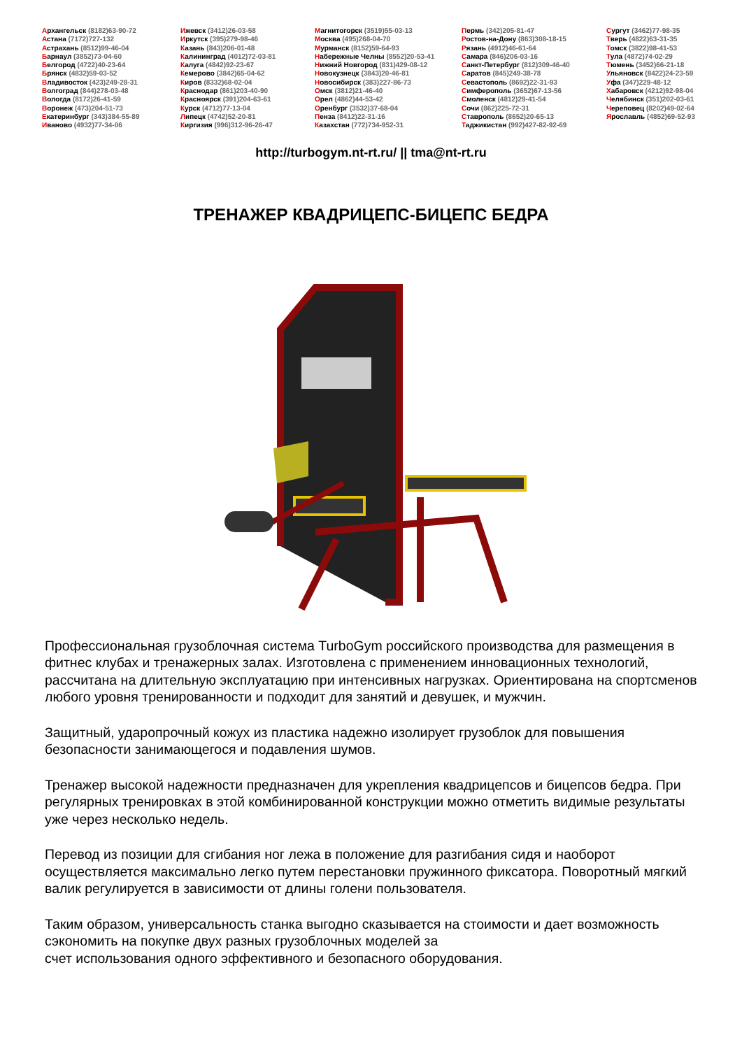Архангельск (8182)63-90-72
Астана (7172)727-132
Астрахань (8512)99-46-04
Барнаул (3852)73-04-60
Белгород (4722)40-23-64
Брянск (4832)59-03-52
Владивосток (423)249-28-31
Волгоград (844)278-03-48
Вологда (8172)26-41-59
Воронеж (473)204-51-73
Екатеринбург (343)384-55-89
Иваново (4932)77-34-06
Ижевск (3412)26-03-58
Иркутск (395)279-98-46
Казань (843)206-01-48
Калининград (4012)72-03-81
Калуга (4842)92-23-67
Кемерово (3842)65-04-62
Киров (8332)68-02-04
Краснодар (861)203-40-90
Красноярск (391)204-63-61
Курск (4712)77-13-04
Липецк (4742)52-20-81
Киргизия (996)312-96-26-47
Магнитогорск (3519)55-03-13
Москва (495)268-04-70
Мурманск (8152)59-64-93
Набережные Челны (8552)20-53-41
Нижний Новгород (831)429-08-12
Новокузнецк (3843)20-46-81
Новосибирск (383)227-86-73
Омск (3812)21-46-40
Орел (4862)44-53-42
Оренбург (3532)37-68-04
Пенза (8412)22-31-16
Казахстан (772)734-952-31
Пермь (342)205-81-47
Ростов-на-Дону (863)308-18-15
Рязань (4912)46-61-64
Самара (846)206-03-16
Санкт-Петербург (812)309-46-40
Саратов (845)249-38-78
Севастополь (8692)22-31-93
Симферополь (3652)67-13-56
Смоленск (4812)29-41-54
Сочи (862)225-72-31
Ставрополь (8652)20-65-13
Таджикистан (992)427-82-92-69
Сургут (3462)77-98-35
Тверь (4822)63-31-35
Томск (3822)98-41-53
Тула (4872)74-02-29
Тюмень (3452)66-21-18
Ульяновск (8422)24-23-59
Уфа (347)229-48-12
Хабаровск (4212)92-98-04
Челябинск (351)202-03-61
Череповец (8202)49-02-64
Ярославль (4852)69-52-93
http://turbogym.nt-rt.ru/ || tma@nt-rt.ru
ТРЕНАЖЕР КВАДРИЦЕПС-БИЦЕПС БЕДРА
Профессиональная грузоблочная система TurboGym российского производства для размещения в фитнес клубах и тренажерных залах. Изготовлена с применением инновационных технологий, рассчитана на длительную эксплуатацию при интенсивных нагрузках. Ориентирована на спортсменов любого уровня тренированности и подходит для занятий и девушек, и мужчин.
Защитный, ударопрочный кожух из пластика надежно изолирует грузоблок для повышения безопасности занимающегося и подавления шумов.
Тренажер высокой надежности предназначен для укрепления квадрицепсов и бицепсов бедра. При регулярных тренировках в этой комбинированной конструкции можно отметить видимые результаты уже через несколько недель.
Перевод из позиции для сгибания ног лежа в положение для разгибания сидя и наоборот осуществляется максимально легко путем перестановки пружинного фиксатора. Поворотный мягкий валик регулируется в зависимости от длины голени пользователя.
Таким образом, универсальность станка выгодно сказывается на стоимости и дает возможность сэкономить на покупке двух разных грузоблочных моделей за
счет использования одного эффективного и безопасного оборудования.